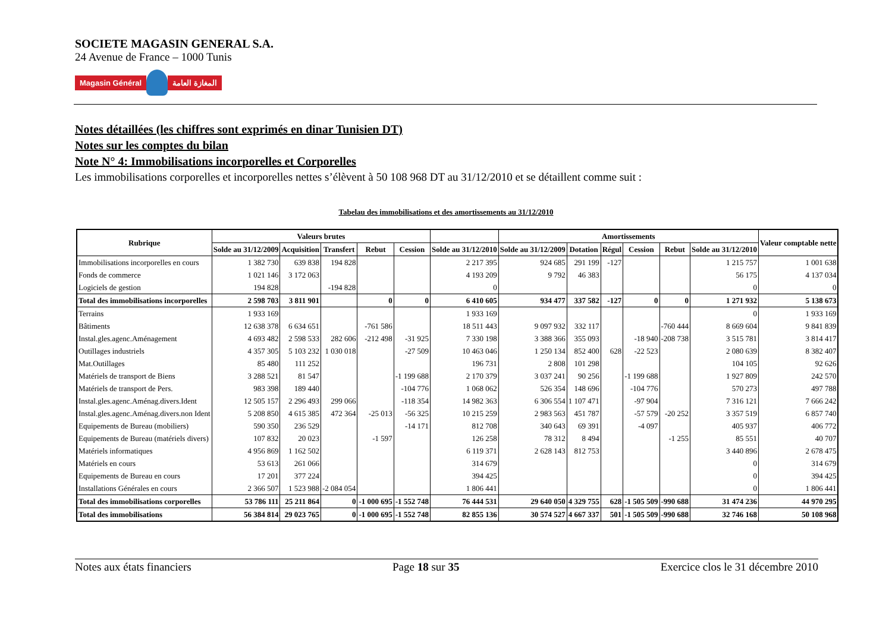SOCIETE MAGASIN GENERAL S.A.
24 Avenue de France – 1000 Tunis
Magasin Général المغازة العامة
Notes détaillées (les chiffres sont exprimés en dinar Tunisien DT)
Notes sur les comptes du bilan
Note N° 4: Immobilisations incorporelles et Corporelles
Les immobilisations corporelles et incorporelles nettes s’élèvent à 50 108 968 DT au 31/12/2010 et se détaillent comme suit :
Tabelau des immobilisations et des amortissements au 31/12/2010
| Rubrique | Valeurs brutes | | | | | | Amortissements | | | | | | Valeur comptable nette |
| --- | --- | --- | --- | --- | --- | --- | --- | --- | --- | --- | --- | --- | --- |
| | Solde au 31/12/2009 | Acquisition | Transfert | Rebut | Cession | Solde au 31/12/2010 | Solde au 31/12/2009 | Dotation | Régul | Cession | Rebut | Solde au 31/12/2010 | |
| Immobilisations incorporelles en cours | 1 382 730 | 639 838 | 194 828 | | | 2 217 395 | 924 685 | 291 199 | -127 | | | 1 215 757 | 1 001 638 |
| Fonds de commerce | 1 021 146 | 3 172 063 | | | | 4 193 209 | 9 792 | 46 383 | | | | 56 175 | 4 137 034 |
| Logiciels de gestion | 194 828 | | -194 828 | | | 0 | | | | | | 0 | 0 |
| Total des immobilisations incorporelles | 2 598 703 | 3 811 901 | | 0 | 0 | 6 410 605 | 934 477 | 337 582 | -127 | 0 | 0 | 1 271 932 | 5 138 673 |
| Terrains | 1 933 169 | | | | | 1 933 169 | | | | | | 0 | 1 933 169 |
| Bâtiments | 12 638 378 | 6 634 651 | | -761 586 | | 18 511 443 | 9 097 932 | 332 117 | | | -760 444 | 8 669 604 | 9 841 839 |
| Instal.gles.agenc.Aménagement | 4 693 482 | 2 598 533 | 282 606 | -212 498 | -31 925 | 7 330 198 | 3 388 366 | 355 093 | | -18 940 | -208 738 | 3 515 781 | 3 814 417 |
| Outillages industriels | 4 357 305 | 5 103 232 | 1 030 018 | | -27 509 | 10 463 046 | 1 250 134 | 852 400 | 628 | -22 523 | | 2 080 639 | 8 382 407 |
| Mat.Outillages | 85 480 | 111 252 | | | | 196 731 | 2 808 | 101 298 | | | | 104 105 | 92 626 |
| Matériels de transport de Biens | 3 288 521 | 81 547 | | | -1 199 688 | 2 170 379 | 3 037 241 | 90 256 | | -1 199 688 | | 1 927 809 | 242 570 |
| Matériels de transport de Pers. | 983 398 | 189 440 | | | -104 776 | 1 068 062 | 526 354 | 148 696 | | -104 776 | | 570 273 | 497 788 |
| Instal.gles.agenc.Aménag.divers.Ident | 12 505 157 | 2 296 493 | 299 066 | | -118 354 | 14 982 363 | 6 306 554 | 1 107 471 | | -97 904 | | 7 316 121 | 7 666 242 |
| Instal.gles.agenc.Aménag.divers.non Ident | 5 208 850 | 4 615 385 | 472 364 | -25 013 | -56 325 | 10 215 259 | 2 983 563 | 451 787 | | -57 579 | -20 252 | 3 357 519 | 6 857 740 |
| Equipements de Bureau (mobiliers) | 590 350 | 236 529 | | | -14 171 | 812 708 | 340 643 | 69 391 | | -4 097 | | 405 937 | 406 772 |
| Equipements de Bureau (matériels divers) | 107 832 | 20 023 | | -1 597 | | 126 258 | 78 312 | 8 494 | | | -1 255 | 85 551 | 40 707 |
| Matériels informatiques | 4 956 869 | 1 162 502 | | | | 6 119 371 | 2 628 143 | 812 753 | | | | 3 440 896 | 2 678 475 |
| Matériels en cours | 53 613 | 261 066 | | | | 314 679 | | | | | | 0 | 314 679 |
| Equipements de Bureau en cours | 17 201 | 377 224 | | | | 394 425 | | | | | | 0 | 394 425 |
| Installations Générales en cours | 2 366 507 | 1 523 988 | -2 084 054 | | | 1 806 441 | | | | | | 0 | 1 806 441 |
| Total des immobilisations corporelles | 53 786 111 | 25 211 864 | 0 | -1 000 695 | -1 552 748 | 76 444 531 | 29 640 050 | 4 329 755 | 628 | -1 505 509 | -990 688 | 31 474 236 | 44 970 295 |
| Total des immobilisations | 56 384 814 | 29 023 765 | 0 | -1 000 695 | -1 552 748 | 82 855 136 | 30 574 527 | 4 667 337 | 501 | -1 505 509 | -990 688 | 32 746 168 | 50 108 968 |
Notes aux états financiers Page 18 sur 35 Exercice clos le 31 décembre 2010